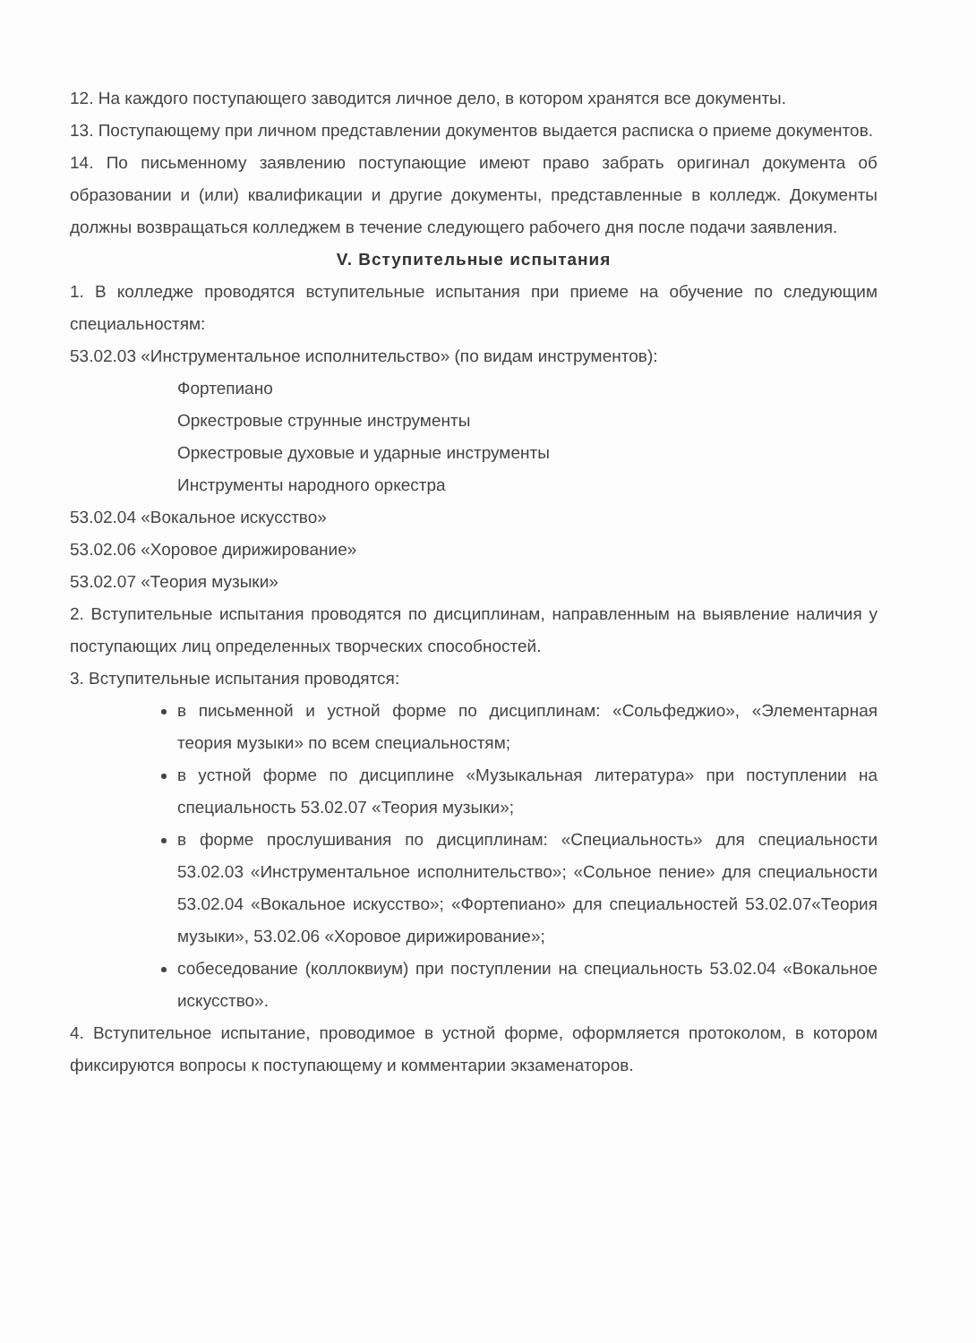12. На каждого поступающего заводится личное дело, в котором хранятся все документы.
13. Поступающему при личном представлении документов выдается расписка о приеме документов.
14. По письменному заявлению поступающие имеют право забрать оригинал документа об образовании и (или) квалификации и другие документы, представленные в колледж. Документы должны возвращаться колледжем в течение следующего рабочего дня после подачи заявления.
V. Вступительные испытания
1. В колледже проводятся вступительные испытания при приеме на обучение по следующим специальностям:
53.02.03 «Инструментальное исполнительство» (по видам инструментов):
Фортепиано
Оркестровые струнные инструменты
Оркестровые духовые и ударные инструменты
Инструменты народного оркестра
53.02.04 «Вокальное искусство»
53.02.06 «Хоровое дирижирование»
53.02.07 «Теория музыки»
2. Вступительные испытания проводятся по дисциплинам, направленным на выявление наличия у поступающих лиц определенных творческих способностей.
3. Вступительные испытания проводятся:
в письменной и устной форме по дисциплинам: «Сольфеджио», «Элементарная теория музыки» по всем специальностям;
в устной форме по дисциплине «Музыкальная литература» при поступлении на специальность 53.02.07 «Теория музыки»;
в форме прослушивания по дисциплинам: «Специальность» для специальности 53.02.03 «Инструментальное исполнительство»; «Сольное пение» для специальности 53.02.04 «Вокальное искусство»; «Фортепиано» для специальностей 53.02.07«Теория музыки», 53.02.06 «Хоровое дирижирование»;
собеседование (коллоквиум) при поступлении на специальность 53.02.04 «Вокальное искусство».
4. Вступительное испытание, проводимое в устной форме, оформляется протоколом, в котором фиксируются вопросы к поступающему и комментарии экзаменаторов.